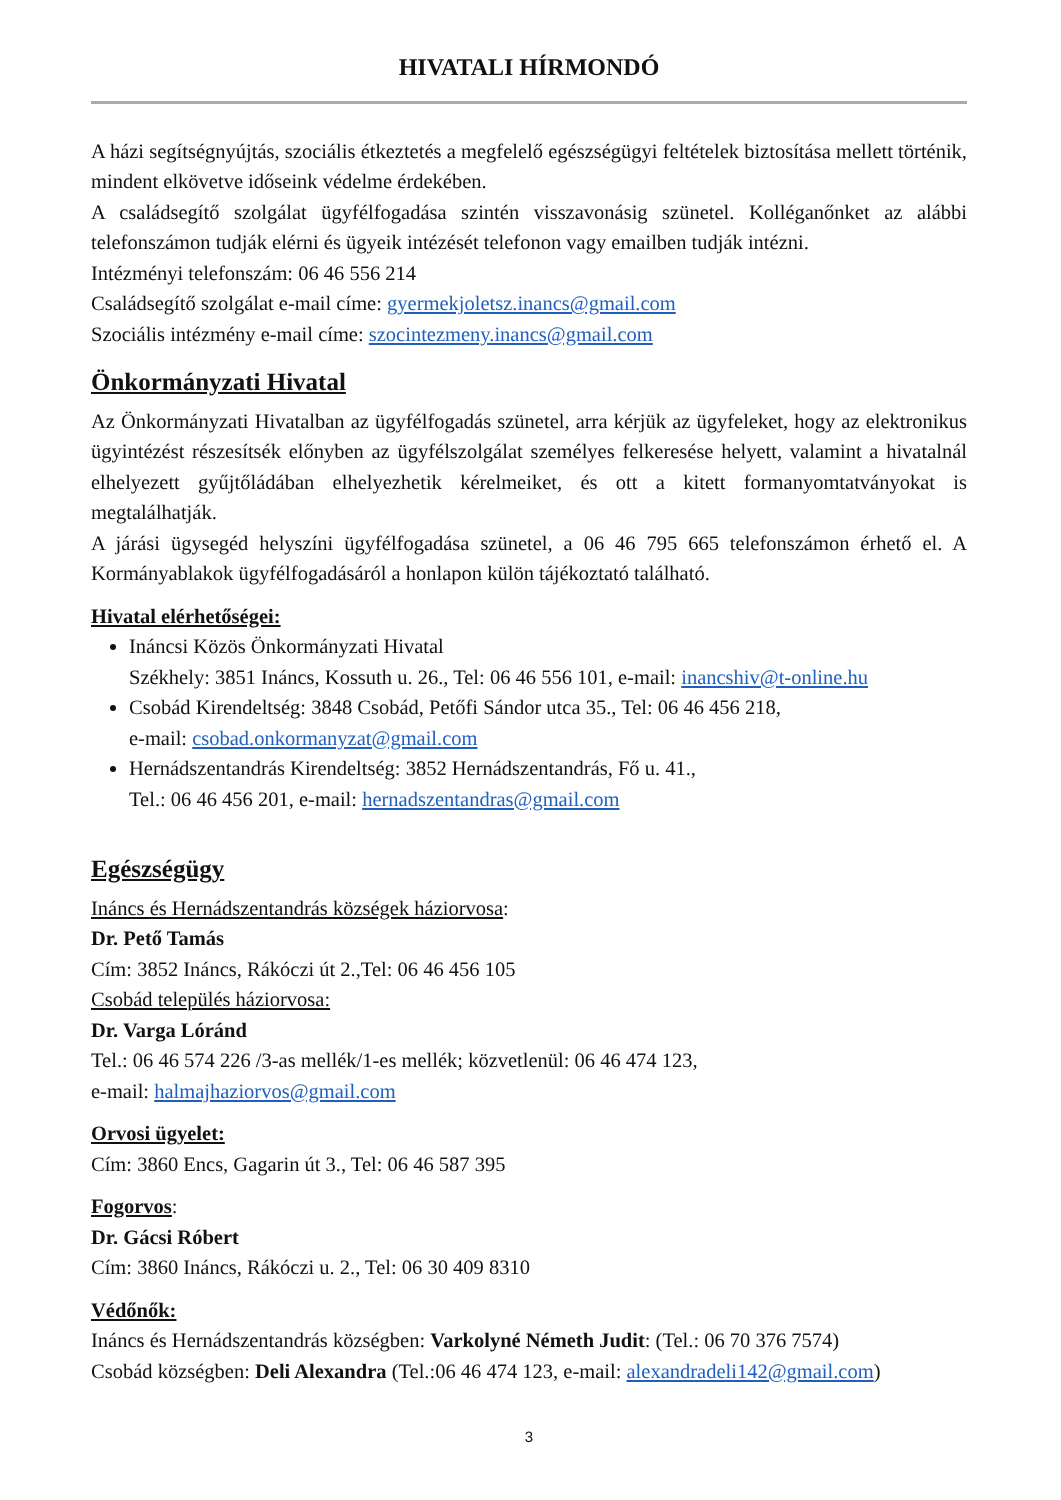HIVATALI HÍRMONDÓ
A házi segítségnyújtás, szociális étkeztetés a megfelelő egészségügyi feltételek biztosítása mellett történik, mindent elkövetve időseink védelme érdekében.
A családsegítő szolgálat ügyfélfogadása szintén visszavonásig szünetel. Kolléganőnket az alábbi telefonszámon tudják elérni és ügyeik intézését telefonon vagy emailben tudják intézni.
Intézményi telefonszám: 06 46 556 214
Családsegítő szolgálat e-mail címe: gyermekjoletsz.inancs@gmail.com
Szociális intézmény e-mail címe: szocintezmeny.inancs@gmail.com
Önkormányzati Hivatal
Az Önkormányzati Hivatalban az ügyfélfogadás szünetel, arra kérjük az ügyfeleket, hogy az elektronikus ügyintézést részesítsék előnyben az ügyfélszolgálat személyes felkeresése helyett, valamint a hivatalnál elhelyezett gyűjtőládában elhelyezhetik kérelmeiket, és ott a kitett formanyomtatványokat is megtalálhatják.
A járási ügysegéd helyszíni ügyfélfogadása szünetel, a 06 46 795 665 telefonszámon érhető el. A Kormányablakok ügyfélfogadásáról a honlapon külön tájékoztató található.
Hivatal elérhetőségei:
Ináncsi Közös Önkormányzati Hivatal
Székhely: 3851 Ináncs, Kossuth u. 26., Tel: 06 46 556 101, e-mail: inancshiv@t-online.hu
Csobád Kirendeltség: 3848 Csobád, Petőfi Sándor utca 35., Tel: 06 46 456 218,
e-mail: csobad.onkormanyzat@gmail.com
Hernádszentandrás Kirendeltség: 3852 Hernádszentandrás, Fő u. 41.,
Tel.: 06 46 456 201, e-mail: hernadszentandras@gmail.com
Egészségügy
Ináncs és Hernádszentandrás községek háziorvosa:
Dr. Pető Tamás
Cím: 3852 Ináncs, Rákóczi út 2.,Tel: 06 46 456 105
Csobád település háziorvosa:
Dr. Varga Lóránd
Tel.: 06 46 574 226 /3-as mellék/1-es mellék; közvetlenül: 06 46 474 123,
e-mail: halmajhaziorvos@gmail.com
Orvosi ügyelet:
Cím: 3860 Encs, Gagarin út 3., Tel: 06 46 587 395
Fogorvos:
Dr. Gácsi Róbert
Cím: 3860 Ináncs, Rákóczi u. 2., Tel: 06 30 409 8310
Védőnők:
Ináncs és Hernádszentandrás községben: Varkolyné Németh Judit: (Tel.: 06 70 376 7574)
Csobád községben: Deli Alexandra (Tel.:06 46 474 123, e-mail: alexandradeli142@gmail.com)
3